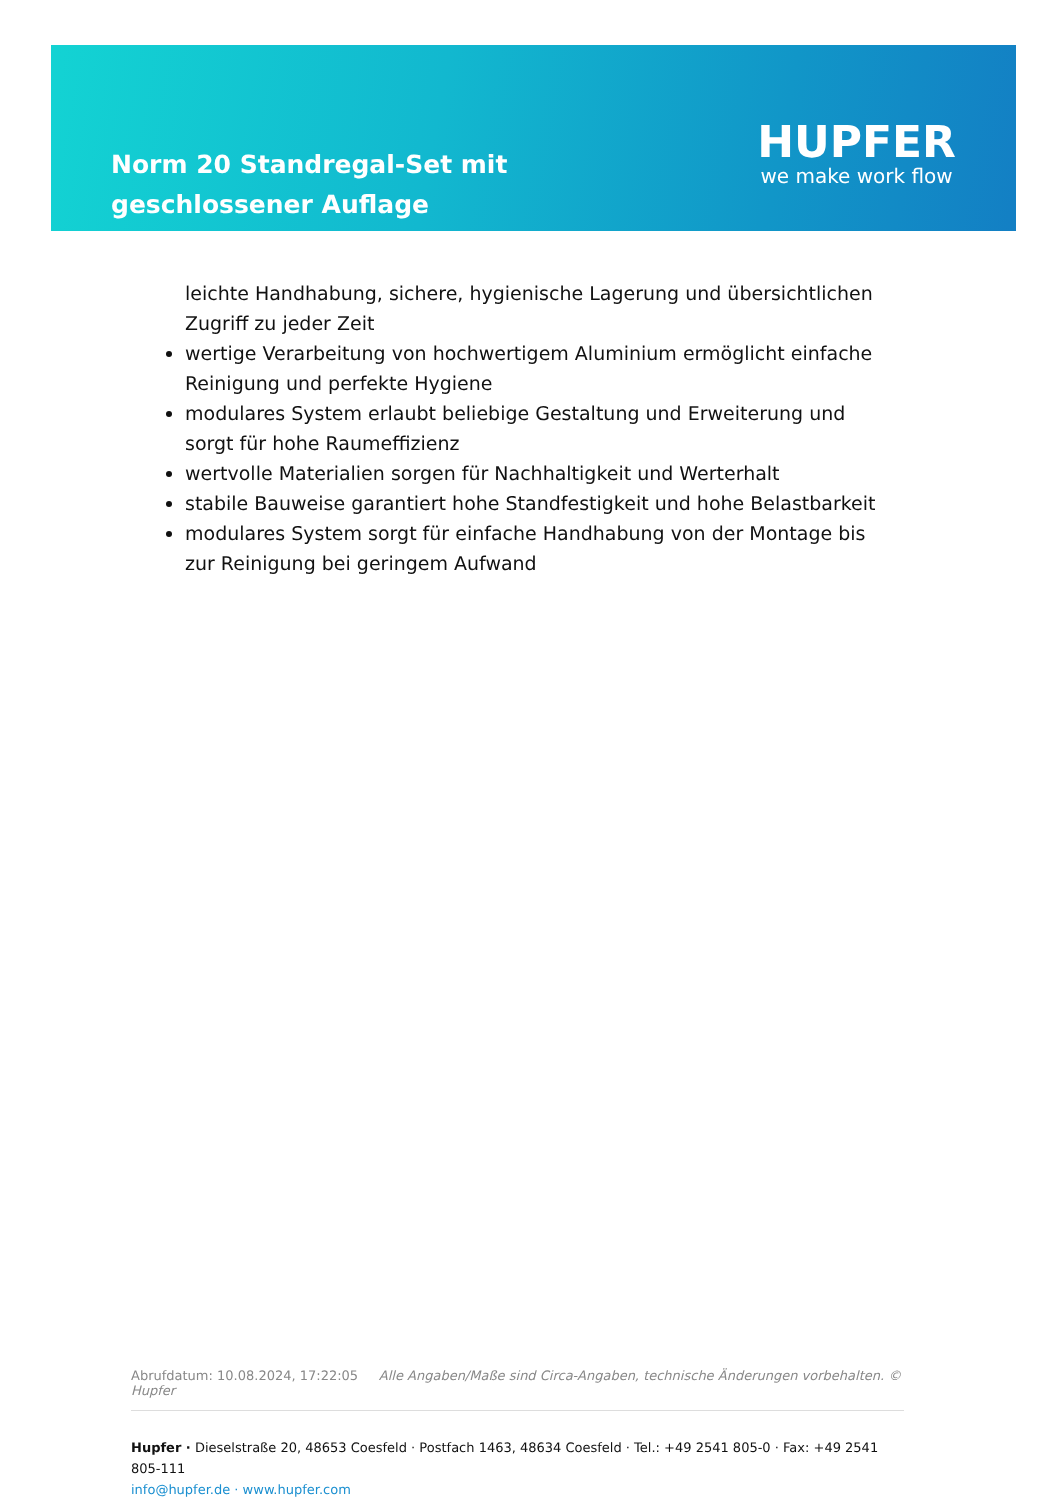Norm 20 Standregal-Set mit geschlossener Auflage
HUPFER
we make work flow
leichte Handhabung, sichere, hygienische Lagerung und übersichtlichen Zugriff zu jeder Zeit
wertige Verarbeitung von hochwertigem Aluminium ermöglicht einfache Reinigung und perfekte Hygiene
modulares System erlaubt beliebige Gestaltung und Erweiterung und sorgt für hohe Raumeffizienz
wertvolle Materialien sorgen für Nachhaltigkeit und Werterhalt
stabile Bauweise garantiert hohe Standfestigkeit und hohe Belastbarkeit
modulares System sorgt für einfache Handhabung von der Montage bis zur Reinigung bei geringem Aufwand
Abrufdatum: 10.08.2024, 17:22:05 Alle Angaben/Maße sind Circa-Angaben, technische Änderungen vorbehalten. © Hupfer
Hupfer · Dieselstraße 20, 48653 Coesfeld · Postfach 1463, 48634 Coesfeld · Tel.: +49 2541 805-0 · Fax: +49 2541 805-111
info@hupfer.de · www.hupfer.com